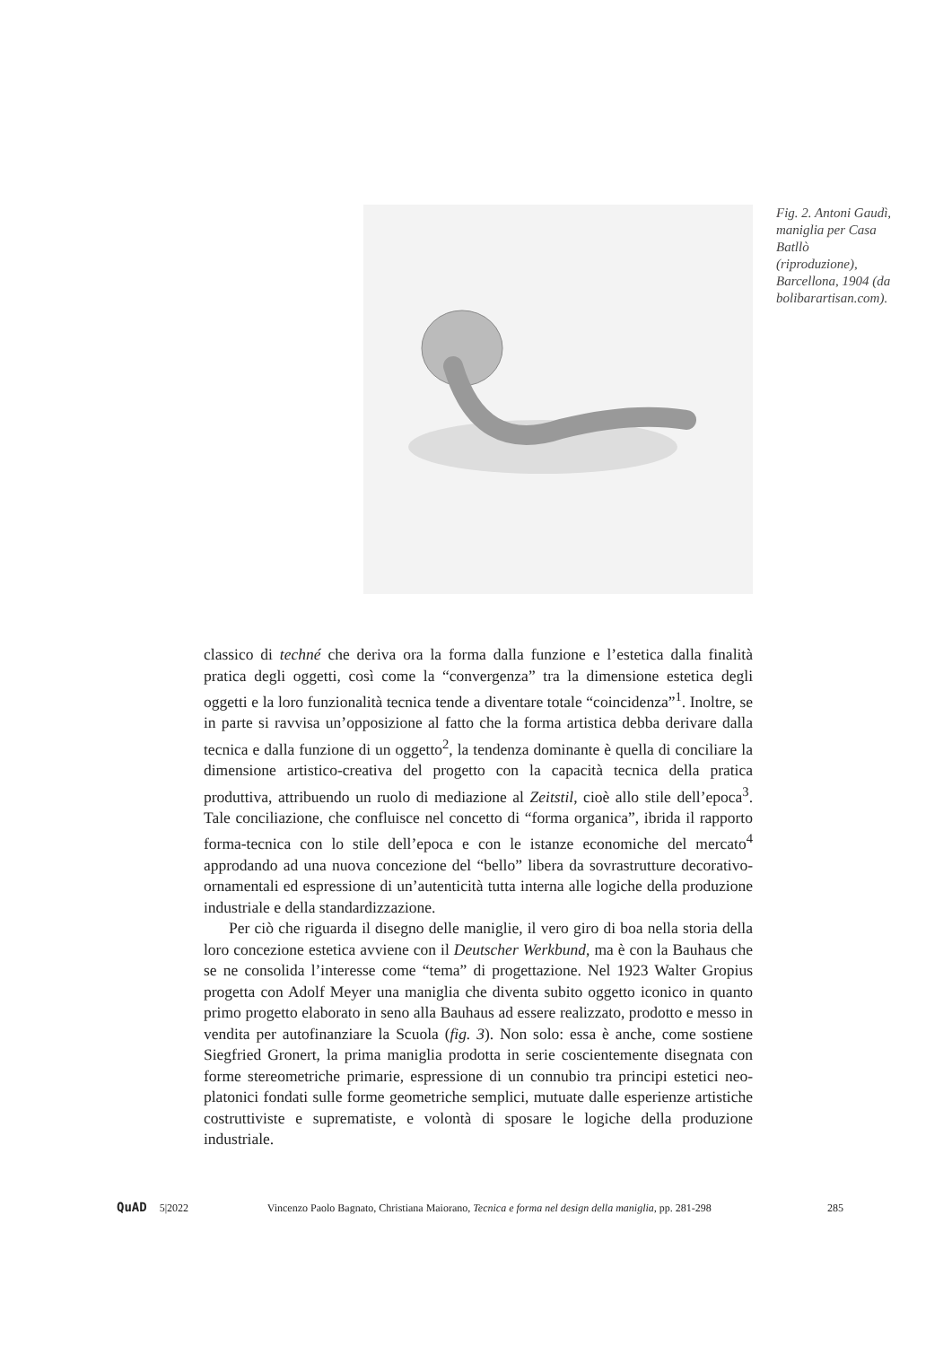Fig. 2. Antoni Gaudì, maniglia per Casa Batllò (riproduzione), Barcellona, 1904 (da bolibarartisan.com).
classico di techné che deriva ora la forma dalla funzione e l’estetica dalla finalità pratica degli oggetti, così come la “convergenza” tra la dimensione estetica degli oggetti e la loro funzionalità tecnica tende a diventare totale “coincidenza”<sup>1</sup>. Inoltre, se in parte si ravvisa un’opposizione al fatto che la forma artistica debba derivare dalla tecnica e dalla funzione di un oggetto<sup>2</sup>, la tendenza dominante è quella di conciliare la dimensione artistico-creativa del progetto con la capacità tecnica della pratica produttiva, attribuendo un ruolo di mediazione al Zeitstil, cioè allo stile dell’epoca<sup>3</sup>. Tale conciliazione, che confluisce nel concetto di “forma organica”, ibrida il rapporto forma-tecnica con lo stile dell’epoca e con le istanze economiche del mercato<sup>4</sup> approdando ad una nuova concezione del “bello” libera da sovrastrutture decorativo-ornamentali ed espressione di un’autenticità tutta interna alle logiche della produzione industriale e della standardizzazione.
Per ciò che riguarda il disegno delle maniglie, il vero giro di boa nella storia della loro concezione estetica avviene con il Deutscher Werkbund, ma è con la Bauhaus che se ne consolida l’interesse come “tema” di progettazione. Nel 1923 Walter Gropius progetta con Adolf Meyer una maniglia che diventa subito oggetto iconico in quanto primo progetto elaborato in seno alla Bauhaus ad essere realizzato, prodotto e messo in vendita per autofinanziare la Scuola (fig. 3). Non solo: essa è anche, come sostiene Siegfried Gronert, la prima maniglia prodotta in serie coscientemente disegnata con forme stereometriche primarie, espressione di un connubio tra principi estetici neo-platonici fondati sulle forme geometriche semplici, mutuate dalle esperienze artistiche costruttiviste e suprematiste, e volontà di sposare le logiche della produzione industriale.
QuAD 5|2022 Vincenzo Paolo Bagnato, Christiana Maiorano, Tecnica e forma nel design della maniglia, pp. 281-298 285